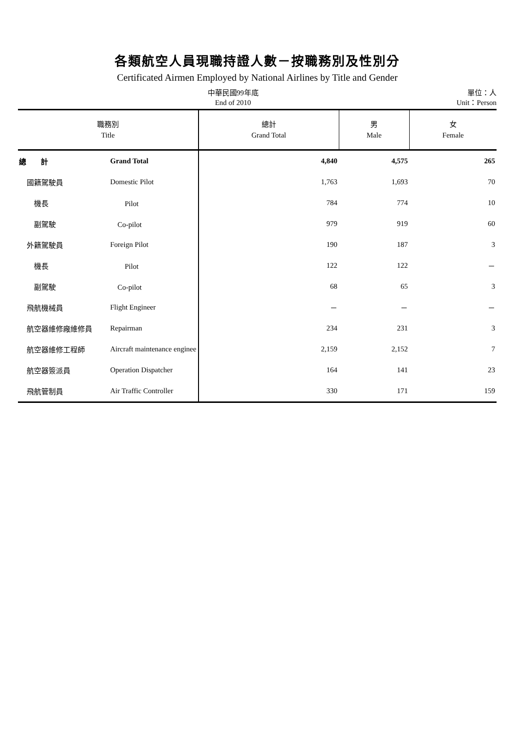各類航空人員現職持證人數－按職務別及性別分
Certificated Airmen Employed by National Airlines by Title and Gender
中華民國99年底
End of 2010
單位：人
Unit：Person
| 職務別 Title | | 總計 Grand Total | 男 Male | 女 Female |
| --- | --- | --- | --- | --- |
| 總 計 | Grand Total | 4,840 | 4,575 | 265 |
| 國籍駕駛員 | Domestic Pilot | 1,763 | 1,693 | 70 |
| 機長 | Pilot | 784 | 774 | 10 |
| 副駕駛 | Co-pilot | 979 | 919 | 60 |
| 外籍駕駛員 | Foreign Pilot | 190 | 187 | 3 |
| 機長 | Pilot | 122 | 122 | － |
| 副駕駛 | Co-pilot | 68 | 65 | 3 |
| 飛航機械員 | Flight Engineer | － | － | － |
| 航空器維修廠維修員 | Repairman | 234 | 231 | 3 |
| 航空器維修工程師 | Aircraft maintenance enginee | 2,159 | 2,152 | 7 |
| 航空器簽派員 | Operation Dispatcher | 164 | 141 | 23 |
| 飛航管制員 | Air Traffic Controller | 330 | 171 | 159 |